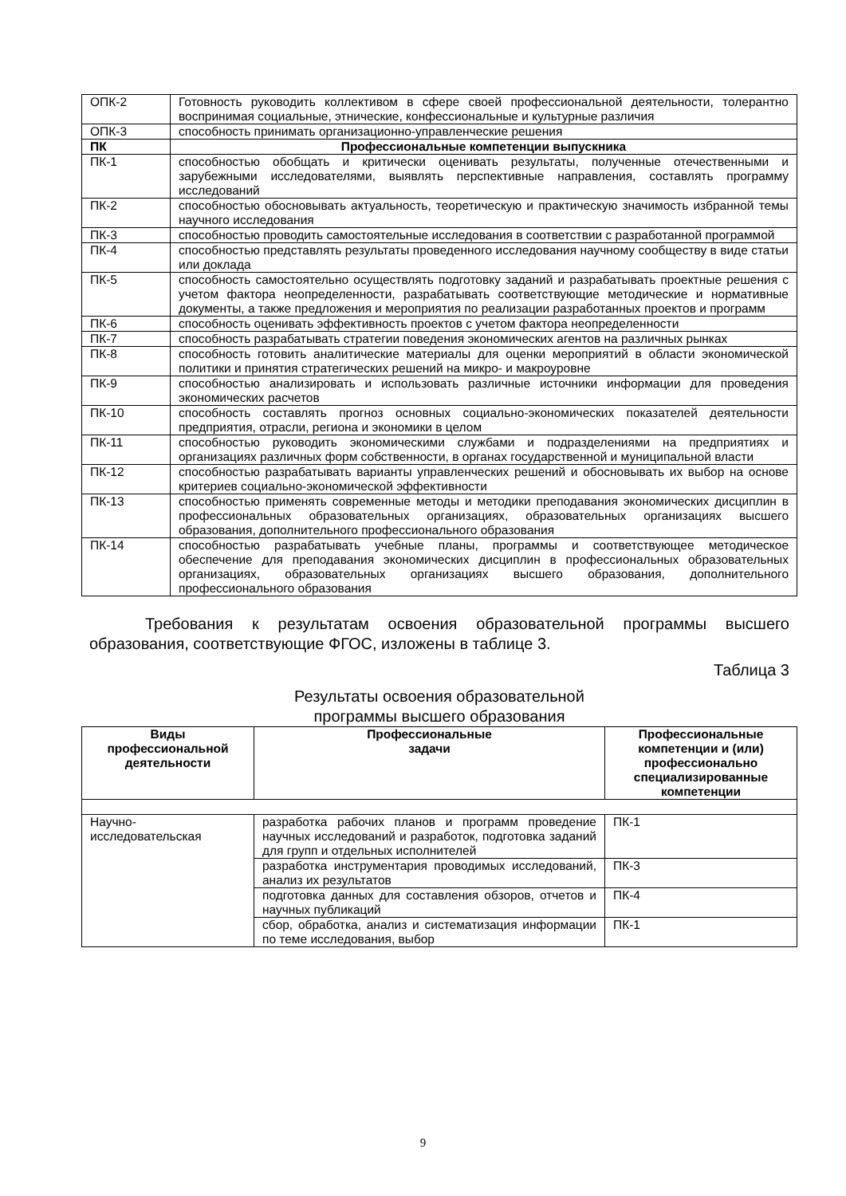| ОПК-2 | Готовность руководить коллективом в сфере своей профессиональной деятельности, толерантно воспринимая социальные, этнические, конфессиональные и культурные различия |
| ОПК-3 | способность принимать организационно-управленческие решения |
| ПК | Профессиональные компетенции выпускника |
| ПК-1 | способностью обобщать и критически оценивать результаты, полученные отечественными и зарубежными исследователями, выявлять перспективные направления, составлять программу исследований |
| ПК-2 | способностью обосновывать актуальность, теоретическую и практическую значимость избранной темы научного исследования |
| ПК-3 | способностью проводить самостоятельные исследования в соответствии с разработанной программой |
| ПК-4 | способностью представлять результаты проведенного исследования научному сообществу в виде статьи или доклада |
| ПК-5 | способность самостоятельно осуществлять подготовку заданий и разрабатывать проектные решения с учетом фактора неопределенности, разрабатывать соответствующие методические и нормативные документы, а также предложения и мероприятия по реализации разработанных проектов и программ |
| ПК-6 | способность оценивать эффективность проектов с учетом фактора неопределенности |
| ПК-7 | способность разрабатывать стратегии поведения экономических агентов на различных рынках |
| ПК-8 | способность готовить аналитические материалы для оценки мероприятий в области экономической политики и принятия стратегических решений на микро- и макроуровне |
| ПК-9 | способностью анализировать и использовать различные источники информации для проведения экономических расчетов |
| ПК-10 | способность составлять прогноз основных социально-экономических показателей деятельности предприятия, отрасли, региона и экономики в целом |
| ПК-11 | способностью руководить экономическими службами и подразделениями на предприятиях и организациях различных форм собственности, в органах государственной и муниципальной власти |
| ПК-12 | способностью разрабатывать варианты управленческих решений и обосновывать их выбор на основе критериев социально-экономической эффективности |
| ПК-13 | способностью применять современные методы и методики преподавания экономических дисциплин в профессиональных образовательных организациях, образовательных организациях высшего образования, дополнительного профессионального образования |
| ПК-14 | способностью разрабатывать учебные планы, программы и соответствующее методическое обеспечение для преподавания экономических дисциплин в профессиональных образовательных организациях, образовательных организациях высшего образования, дополнительного профессионального образования |
Требования к результатам освоения образовательной программы высшего образования, соответствующие ФГОС, изложены в таблице 3.
Таблица 3
Результаты освоения образовательной
программы высшего образования
| Виды профессиональной деятельности | Профессиональные задачи | Профессиональные компетенции и (или) профессионально специализированные компетенции |
| --- | --- | --- |
| Научно- исследовательская | разработка рабочих планов и программ проведение научных исследований и разработок, подготовка заданий для групп и отдельных исполнителей | ПК-1 |
| | разработка инструментария проводимых исследований, анализ их результатов | ПК-3 |
| | подготовка данных для составления обзоров, отчетов и научных публикаций | ПК-4 |
| | сбор, обработка, анализ и систематизация информации по теме исследования, выбор | ПК-1 |
9